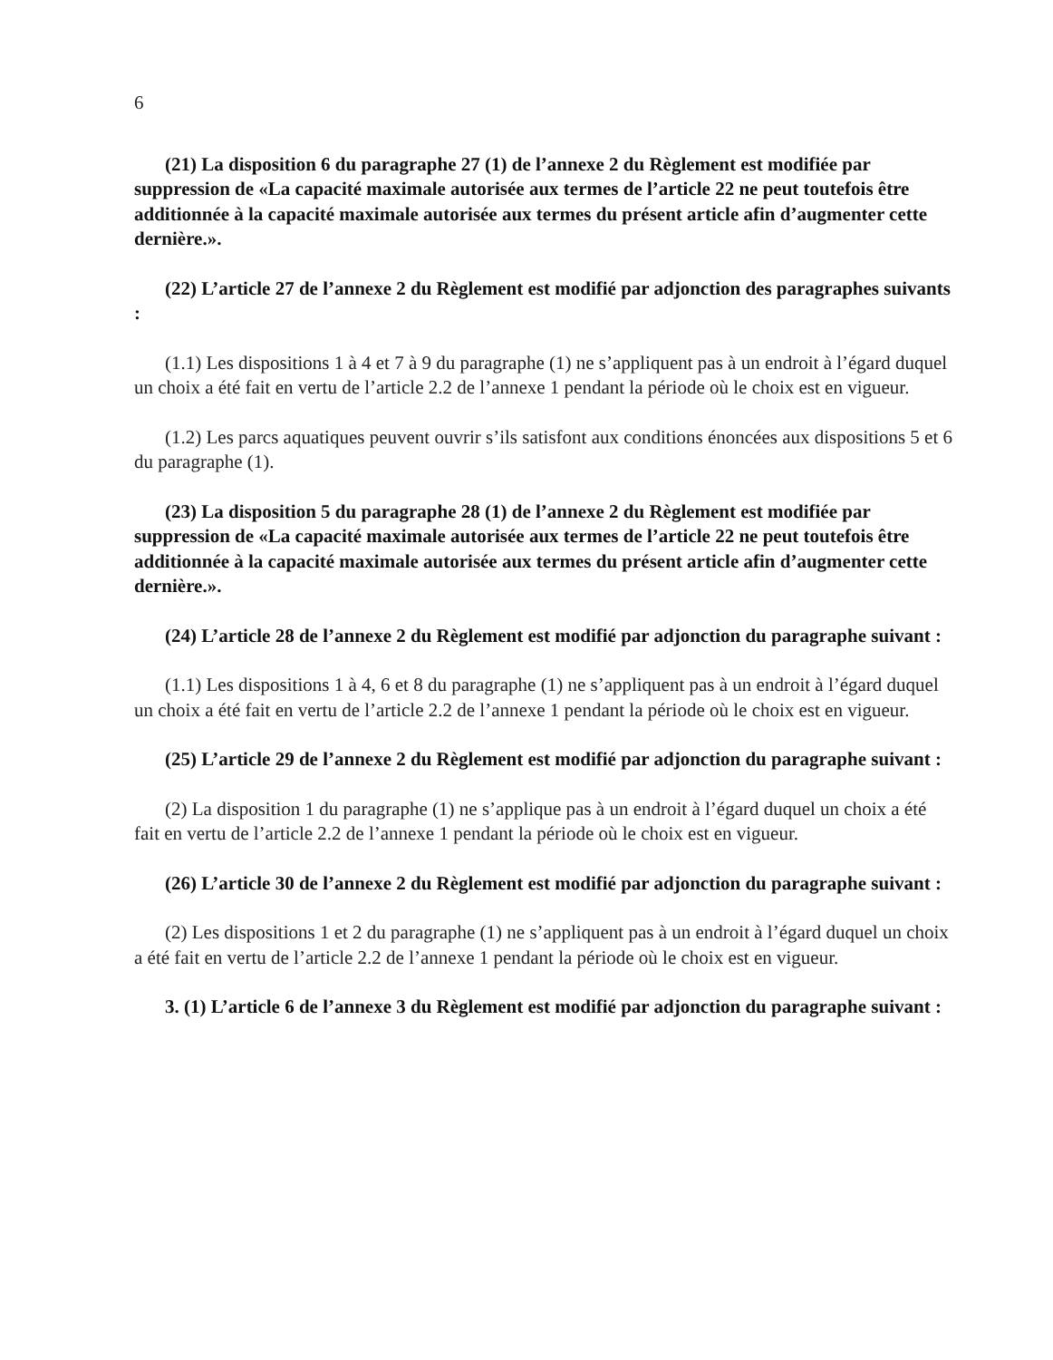6
(21) La disposition 6 du paragraphe 27 (1) de l’annexe 2 du Règlement est modifiée par suppression de «La capacité maximale autorisée aux termes de l’article 22 ne peut toutefois être additionnée à la capacité maximale autorisée aux termes du présent article afin d’augmenter cette dernière.».
(22) L’article 27 de l’annexe 2 du Règlement est modifié par adjonction des paragraphes suivants :
(1.1) Les dispositions 1 à 4 et 7 à 9 du paragraphe (1) ne s’appliquent pas à un endroit à l’égard duquel un choix a été fait en vertu de l’article 2.2 de l’annexe 1 pendant la période où le choix est en vigueur.
(1.2) Les parcs aquatiques peuvent ouvrir s’ils satisfont aux conditions énoncées aux dispositions 5 et 6 du paragraphe (1).
(23) La disposition 5 du paragraphe 28 (1) de l’annexe 2 du Règlement est modifiée par suppression de «La capacité maximale autorisée aux termes de l’article 22 ne peut toutefois être additionnée à la capacité maximale autorisée aux termes du présent article afin d’augmenter cette dernière.».
(24) L’article 28 de l’annexe 2 du Règlement est modifié par adjonction du paragraphe suivant :
(1.1) Les dispositions 1 à 4, 6 et 8 du paragraphe (1) ne s’appliquent pas à un endroit à l’égard duquel un choix a été fait en vertu de l’article 2.2 de l’annexe 1 pendant la période où le choix est en vigueur.
(25) L’article 29 de l’annexe 2 du Règlement est modifié par adjonction du paragraphe suivant :
(2) La disposition 1 du paragraphe (1) ne s’applique pas à un endroit à l’égard duquel un choix a été fait en vertu de l’article 2.2 de l’annexe 1 pendant la période où le choix est en vigueur.
(26) L’article 30 de l’annexe 2 du Règlement est modifié par adjonction du paragraphe suivant :
(2) Les dispositions 1 et 2 du paragraphe (1) ne s’appliquent pas à un endroit à l’égard duquel un choix a été fait en vertu de l’article 2.2 de l’annexe 1 pendant la période où le choix est en vigueur.
3. (1) L’article 6 de l’annexe 3 du Règlement est modifié par adjonction du paragraphe suivant :